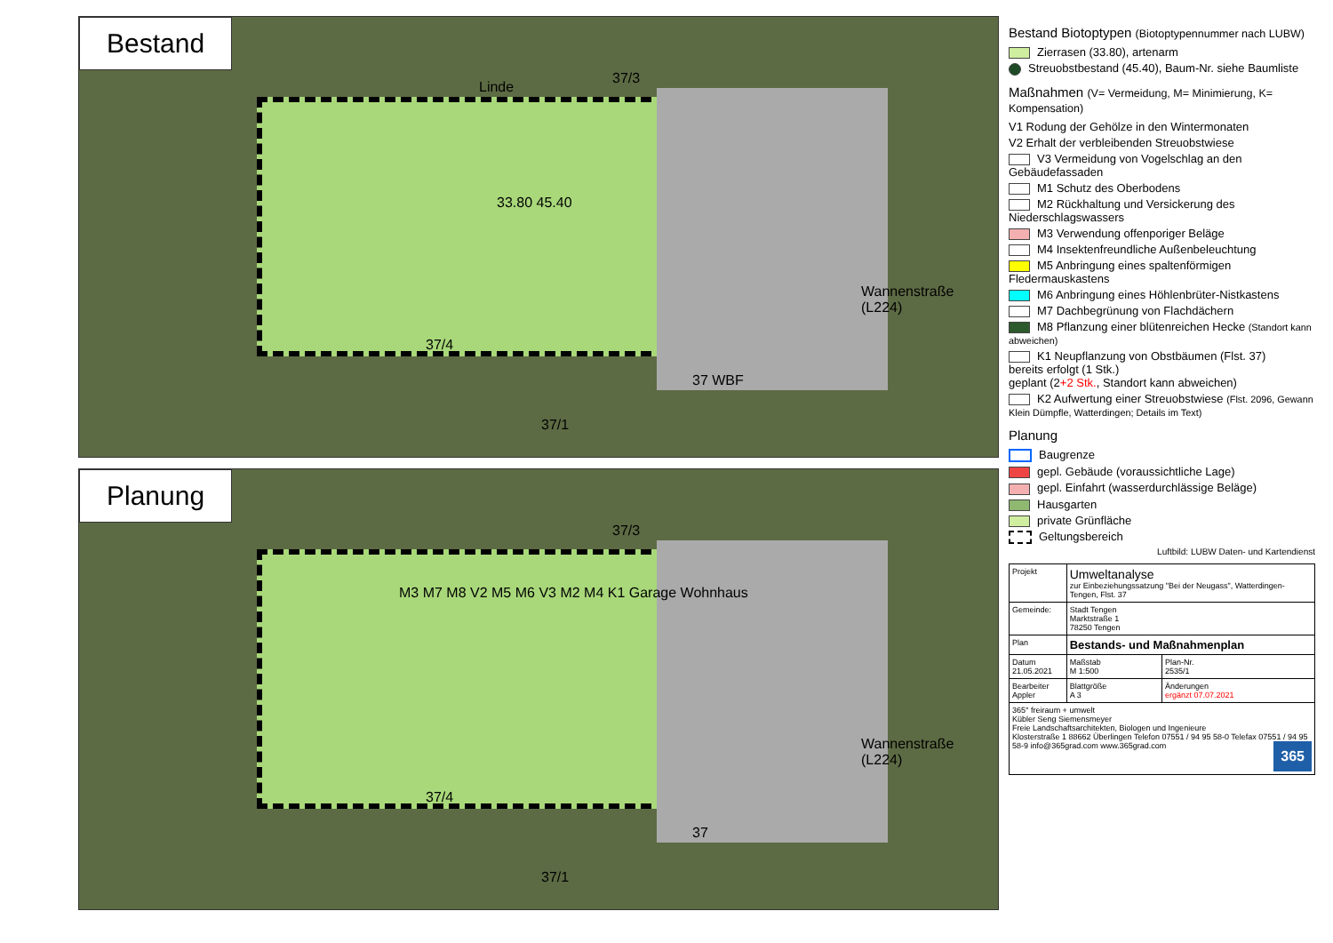Bestand
33.80 45.40
37/3
37 WBF
37/4
37/1
Wannenstraße (L224)
Linde
Planung
M3 M7 M8 V2 M5 M6 V3 M2 M4 K1 Garage Wohnhaus
37/3
37
37/4
37/1
Wannenstraße (L224)
Bestand Biotoptypen (Biotoptypennummer nach LUBW)
Zierrasen (33.80), artenarm
Streuobstbestand (45.40), Baum-Nr. siehe Baumliste
Maßnahmen (V= Vermeidung, M= Minimierung, K= Kompensation)
V1 Rodung der Gehölze in den Wintermonaten
V2 Erhalt der verbleibenden Streuobstwiese
V3 Vermeidung von Vogelschlag an den Gebäudefassaden
M1 Schutz des Oberbodens
M2 Rückhaltung und Versickerung des Niederschlagswassers
M3 Verwendung offenporiger Beläge
M4 Insektenfreundliche Außenbeleuchtung
M5 Anbringung eines spaltenförmigen Fledermauskastens
M6 Anbringung eines Höhlenbrüter-Nistkastens
M7 Dachbegrünung von Flachdächern
M8 Pflanzung einer blütenreichen Hecke (Standort kann abweichen)
K1 Neupflanzung von Obstbäumen (Flst. 37)
bereits erfolgt (1 Stk.)
geplant (2+2 Stk., Standort kann abweichen)
K2 Aufwertung einer Streuobstwiese (Flst. 2096, Gewann Klein Dümpfle, Watterdingen; Details im Text)
Planung
Baugrenze
gepl. Gebäude (voraussichtliche Lage)
gepl. Einfahrt (wasserdurchlässige Beläge)
Hausgarten
private Grünfläche
Geltungsbereich
Luftbild: LUBW Daten- und Kartendienst
| Projekt | Umweltanalyse zur Einbeziehungssatzung "Bei der Neugass", Watterdingen-Tengen, Flst. 37 | |
| Gemeinde: | Stadt Tengen Marktstraße 1 78250 Tengen | |
| Plan | Bestands- und Maßnahmenplan | |
| Datum 21.05.2021 | Maßstab M 1:500 | Plan-Nr. 2535/1 |
| Bearbeiter Appler | Blattgröße A 3 | Änderungen ergänzt 07.07.2021 |
| 365° freiraum + umwelt Kübler Seng Siemensmeyer Freie Landschaftsarchitekten, Biologen und Ingenieure Klosterstraße 1 88662 Überlingen Telefon 07551 / 94 95 58-0 Telefax 07551 / 94 95 58-9 info@365grad.com www.365grad.com 365 | | |